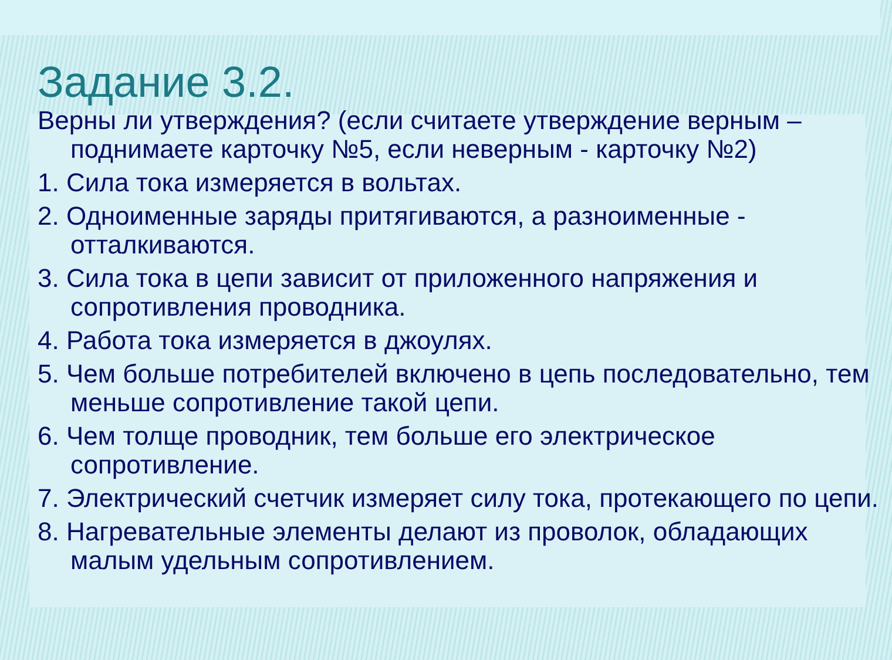Задание 3.2.
Верны ли утверждения? (если считаете утверждение верным – поднимаете карточку №5, если неверным - карточку №2)
1. Сила тока измеряется в вольтах.
2. Одноименные заряды притягиваются, а разноименные - отталкиваются.
3. Сила тока в цепи зависит от приложенного напряжения и сопротивления проводника.
4. Работа тока измеряется в джоулях.
5. Чем больше потребителей включено в цепь последовательно, тем меньше сопротивление такой цепи.
6. Чем толще проводник, тем больше его электрическое сопротивление.
7. Электрический счетчик измеряет силу тока, протекающего по цепи.
8. Нагревательные элементы делают из проволок, обладающих малым удельным сопротивлением.